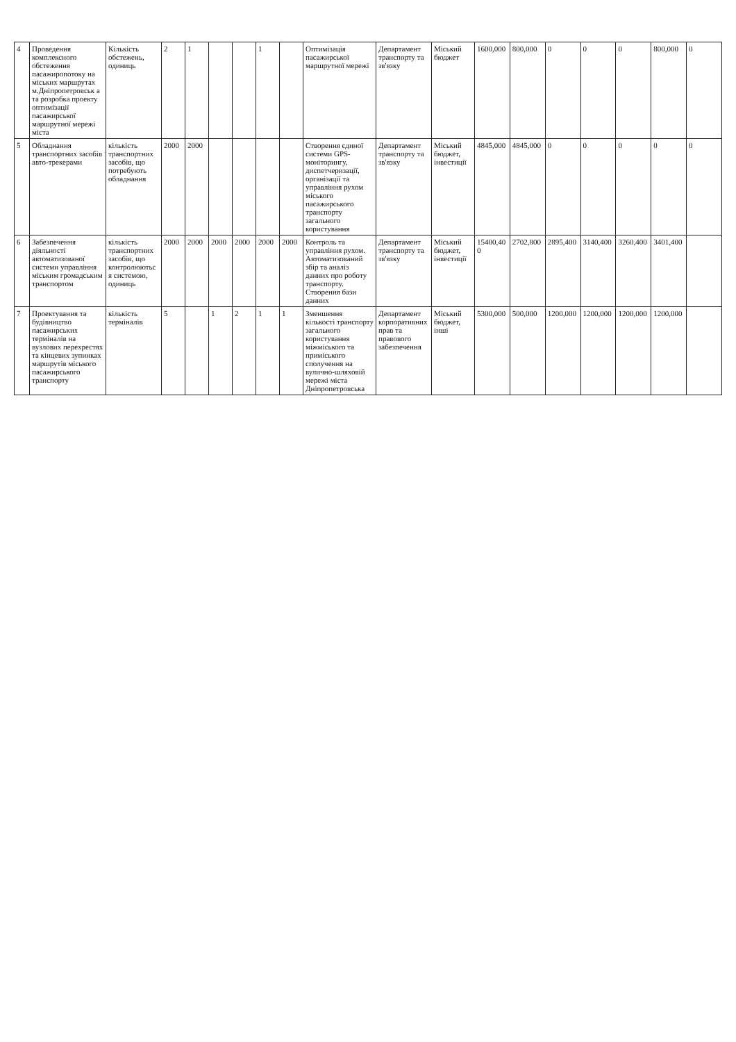| 4 | Проведення комплексного обстеження пасажиропотоку на міських маршрутах м.Дніпропетровськ а та розробка проекту оптимізації пасажирської маршрутної мережі міста | Кількість обстежень, одиниць | 2 | 1 | | | 1 | | Оптимізація пасажирської маршрутної мережі | Департамент транспорту та зв'язку | Міський бюджет | 1600,000 | 800,000 | 0 | 0 | 0 | 800,000 | 0 |
| 5 | Обладнання транспортних засобів авто-трекерами | кількість транспортних засобів, що потребують обладнання | 2000 | 2000 | | | | | Створення єдиної системи GPS-моніторингу, диспетчеризації, організації та управління рухом міського пасажирського транспорту загального користування | Департамент транспорту та зв'язку | Міський бюджет, інвестиції | 4845,000 | 4845,000 | 0 | 0 | 0 | 0 | 0 |
| 6 | Забезпечення діяльності автоматизованої системи управління міським громадським транспортом | кількість транспортних засобів, що контролюються системою, одиниць | 2000 | 2000 | 2000 | 2000 | 2000 | 2000 | Контроль та управління рухом. Автоматизований збір та аналіз данних про роботу транспорту. Створення бази данних | Департамент транспорту та зв'язку | Міський бюджет, інвестиції | 15400,400 | 2702,800 | 2895,400 | 3140,400 | 3260,400 | 3401,400 | |
| 7 | Проектування та будівництво пасажирських терміналів на вузлових перехрестях та кінцевих зупинках маршрутів міського пасажирського транспорту | кількість терміналів | 5 | | 1 | 2 | 1 | 1 | Зменшення кількості транспорту загального користування міжміського та приміського сполучення на вулично-шляховій мережі міста Дніпропетровська | Департамент корпоративних прав та правового забезпечення | Міський бюджет, інші | 5300,000 | 500,000 | 1200,000 | 1200,000 | 1200,000 | 1200,000 | |